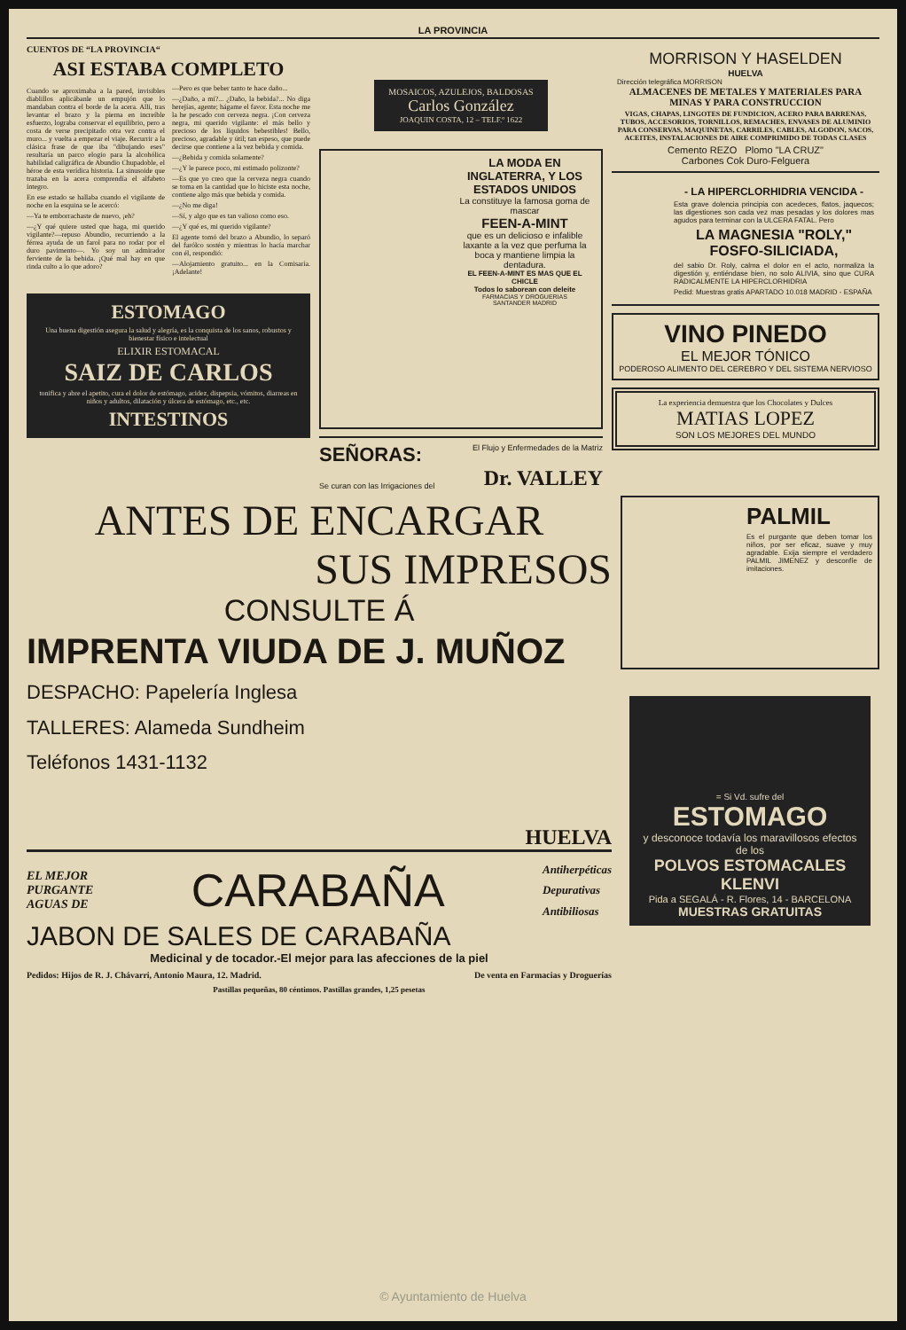LA PROVINCIA
CUENTOS DE “LA PROVINCIA“
ASI ESTABA COMPLETO
Cuando se aproximaba a la pared, invisibles diablillos aplicábanle un empujón que lo mandaban contra el borde de la acera. Allí, tras levantar el brazo y la pierna en increíble esfuerzo, lograba conservar el equilibrio, pero a costa de verse precipitado otra vez contra el muro... y vuelta a empezar el viaje. Recurrir a la clásica frase de que iba "dibujando eses" resultaría un parco elogio para la alcohólica habilidad caligráfica de Abundio Chupadoble, el héroe de esta verídica historia. La sinusoide que trazaba en la acera comprendía el alfabeto íntegro.
En ese estado se hallaba cuando el vigilante de noche en la esquina se le acercó:
—Ya te emborrachaste de nuevo, ¡eh?
—¿Y qué quiere usted que haga, mi querido vigilante?—repuso Abundio, recurriendo a la férrea ayuda de un farol para no rodar por el duro pavimento—. Yo soy un admirador ferviente de la bebida. ¡Qué mal hay en que rinda culto a lo que adoro?
—Pero es que beber tanto te hace daño...
—¿Daño, a mí?... ¿Daño, la bebida?... No diga herejías, agente; hágame el favor. Esta noche me la he pescado con cerveza negra. ¡Con cerveza negra, mi querido vigilante: el más bello y precioso de los líquidos bebestibles! Bello, precioso, agradable y útil; tan espeso, que puede decirse que contiene a la vez bebida y comida.
—¿Bebida y comida solamente?
—¿Y le parece poco, mi estimado polizonte?
—Es que yo creo que la cerveza negra cuando se toma en la cantidad que lo hiciste esta noche, contiene algo más que bebida y comida.
—¿No me diga!
—Sí, y algo que es tan valioso como eso.
—¿Y qué es, mi querido vigilante?
El agente tomó del brazo a Abundio, lo separó del farólco sostén y mientras lo hacía marchar con él, respondió:
—Alojamiento gratuito... en la Comisaría. ¡Adelante!
ESTOMAGO
Una buena digestión asegura la salud y alegría, es la conquista de los sanos, robustos y bienestar físico e intelectual
ELIXIR ESTOMACAL
SAIZ DE CARLOS
tonifica y abre el apetito, cura el dolor de estómago, acidez, dispepsia, vómitos, diarreas en niños y adultos, dilatación y úlcera de estómago, etc., etc.
INTESTINOS
MOSAICOS, AZULEJOS, BALDOSAS
Carlos González
JOAQUIN COSTA, 12 – TELF.º 1622
LA MODA EN INGLATERRA, Y LOS ESTADOS UNIDOS
La constituye la famosa goma de mascar
FEEN-A-MINT
que es un delicioso e infalible laxante a la vez que perfuma la boca y mantiene limpia la dentadura.
EL FEEN-A-MINT ES MAS QUE EL CHICLE
Todos lo saborean con deleite
FARMACIAS Y DROGUERIAS
SANTANDER MADRID
SEÑORAS: El Flujo y Enfermedades de la Matriz
Se curan con las Irrigaciones del Dr. VALLEY
MORRISON Y HASELDEN
HUELVA
Dirección telegráfica MORRISON
ALMACENES DE METALES Y MATERIALES PARA MINAS Y PARA CONSTRUCCION
VIGAS, CHAPAS, LINGOTES DE FUNDICION, ACERO PARA BARRENAS, TUBOS, ACCESORIOS, TORNILLOS, REMACHES, ENVASES DE ALUMINIO PARA CONSERVAS, MAQUINETAS, CARRILES, CABLES, ALGODON, SACOS, ACEITES, INSTALACIONES DE AIRE COMPRIMIDO DE TODAS CLASES
Cemento REZO Plomo "LA CRUZ"
Carbones Cok Duro-Felguera
- LA HIPERCLORHIDRIA VENCIDA -
Esta grave dolencia principia con acedeces, flatos, jaquecos; las digestiones son cada vez mas pesadas y los dolores mas agudos para terminar con la ULCERA FATAL. Pero
LA MAGNESIA "ROLY," FOSFO-SILICIADA,
del sabio Dr. Roly, calma el dolor en el acto, normaliza la digestión y, entiéndase bien, no solo ALIVIA, sino que CURA RADICALMENTE LA HIPERCLORHIDRIA
Pedid: Muestras gratis APARTADO 10.018 MADRID - ESPAÑA
VINO PINEDO
EL MEJOR TÓNICO
PODEROSO ALIMENTO DEL CEREBRO Y DEL SISTEMA NERVIOSO
La experiencia demuestra que los Chocolates y Dulces
MATIAS LOPEZ
SON LOS MEJORES DEL MUNDO
ANTES DE ENCARGAR
SUS IMPRESOS
CONSULTE Á
IMPRENTA VIUDA DE J. MUÑOZ
DESPACHO: Papelería Inglesa
TALLERES: Alameda Sundheim
Teléfonos 1431-1132
HUELVA
EL MEJOR
PURGANTE
AGUAS DE
CARABAÑA
Antiherpéticas
Depurativas
Antibiliosas
JABON DE SALES DE CARABAÑA
Medicinal y de tocador.-El mejor para las afecciones de la piel
Pedidos: Hijos de R. J. Chávarri, Antonio Maura, 12. Madrid. De venta en Farmacias y Droguerías
Pastillas pequeñas, 80 céntimos. Pastillas grandes, 1,25 pesetas
PALMIL
Es el purgante que deben tomar los niños, por ser eficaz, suave y muy agradable. Exija siempre el verdadero PALMIL JIMENEZ y desconfíe de imitaciones.
= Si Vd. sufre del
ESTOMAGO
y desconoce todavía los maravillosos efectos de los
POLVOS ESTOMACALES KLENVI
Pida a SEGALÁ - R. Flores, 14 - BARCELONA
MUESTRAS GRATUITAS
© Ayuntamiento de Huelva